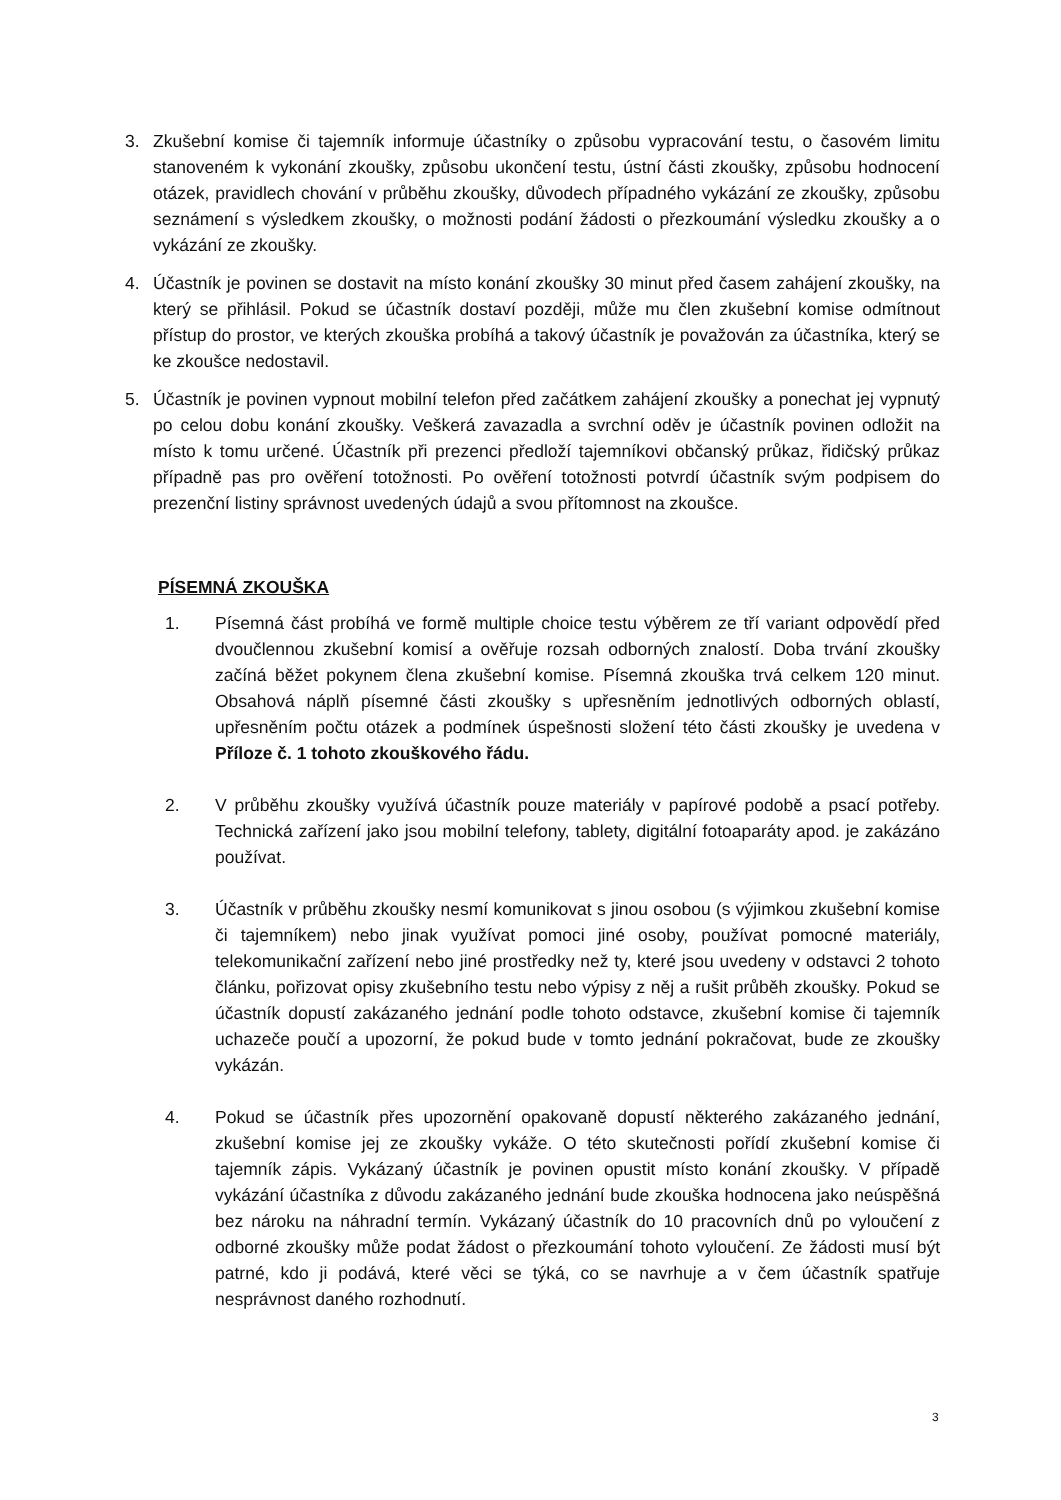3. Zkušební komise či tajemník informuje účastníky o způsobu vypracování testu, o časovém limitu stanoveném k vykonání zkoušky, způsobu ukončení testu, ústní části zkoušky, způsobu hodnocení otázek, pravidlech chování v průběhu zkoušky, důvodech případného vykázání ze zkoušky, způsobu seznámení s výsledkem zkoušky, o možnosti podání žádosti o přezkoumání výsledku zkoušky a o vykázání ze zkoušky.
4. Účastník je povinen se dostavit na místo konání zkoušky 30 minut před časem zahájení zkoušky, na který se přihlásil. Pokud se účastník dostaví později, může mu člen zkušební komise odmítnout přístup do prostor, ve kterých zkouška probíhá a takový účastník je považován za účastníka, který se ke zkoušce nedostavil.
5. Účastník je povinen vypnout mobilní telefon před začátkem zahájení zkoušky a ponechat jej vypnutý po celou dobu konání zkoušky. Veškerá zavazadla a svrchní oděv je účastník povinen odložit na místo k tomu určené. Účastník při prezenci předloží tajemníkovi občanský průkaz, řidičský průkaz případně pas pro ověření totožnosti. Po ověření totožnosti potvrdí účastník svým podpisem do prezenční listiny správnost uvedených údajů a svou přítomnost na zkoušce.
PÍSEMNÁ ZKOUŠKA
1. Písemná část probíhá ve formě multiple choice testu výběrem ze tří variant odpovědí před dvoučlennou zkušební komisí a ověřuje rozsah odborných znalostí. Doba trvání zkoušky začíná běžet pokynem člena zkušební komise. Písemná zkouška trvá celkem 120 minut. Obsahová náplň písemné části zkoušky s upřesněním jednotlivých odborných oblastí, upřesněním počtu otázek a podmínek úspešnosti složení této části zkoušky je uvedena v Příloze č. 1 tohoto zkouškového řádu.
2. V průběhu zkoušky využívá účastník pouze materiály v papírové podobě a psací potřeby. Technická zařízení jako jsou mobilní telefony, tablety, digitální fotoaparáty apod. je zakázáno používat.
3. Účastník v průběhu zkoušky nesmí komunikovat s jinou osobou (s výjimkou zkušební komise či tajemníkem) nebo jinak využívat pomoci jiné osoby, používat pomocné materiály, telekomunikační zařízení nebo jiné prostředky než ty, které jsou uvedeny v odstavci 2 tohoto článku, pořizovat opisy zkušebního testu nebo výpisy z něj a rušit průběh zkoušky. Pokud se účastník dopustí zakázaného jednání podle tohoto odstavce, zkušební komise či tajemník uchazeče poučí a upozorní, že pokud bude v tomto jednání pokračovat, bude ze zkoušky vykázán.
4. Pokud se účastník přes upozornění opakovaně dopustí některého zakázaného jednání, zkušební komise jej ze zkoušky vykáže. O této skutečnosti pořídí zkušební komise či tajemník zápis. Vykázaný účastník je povinen opustit místo konání zkoušky. V případě vykázání účastníka z důvodu zakázaného jednání bude zkouška hodnocena jako neúspěšná bez nároku na náhradní termín. Vykázaný účastník do 10 pracovních dnů po vyloučení z odborné zkoušky může podat žádost o přezkoumání tohoto vyloučení. Ze žádosti musí být patrné, kdo ji podává, které věci se týká, co se navrhuje a v čem účastník spatřuje nesprávnost daného rozhodnutí.
3